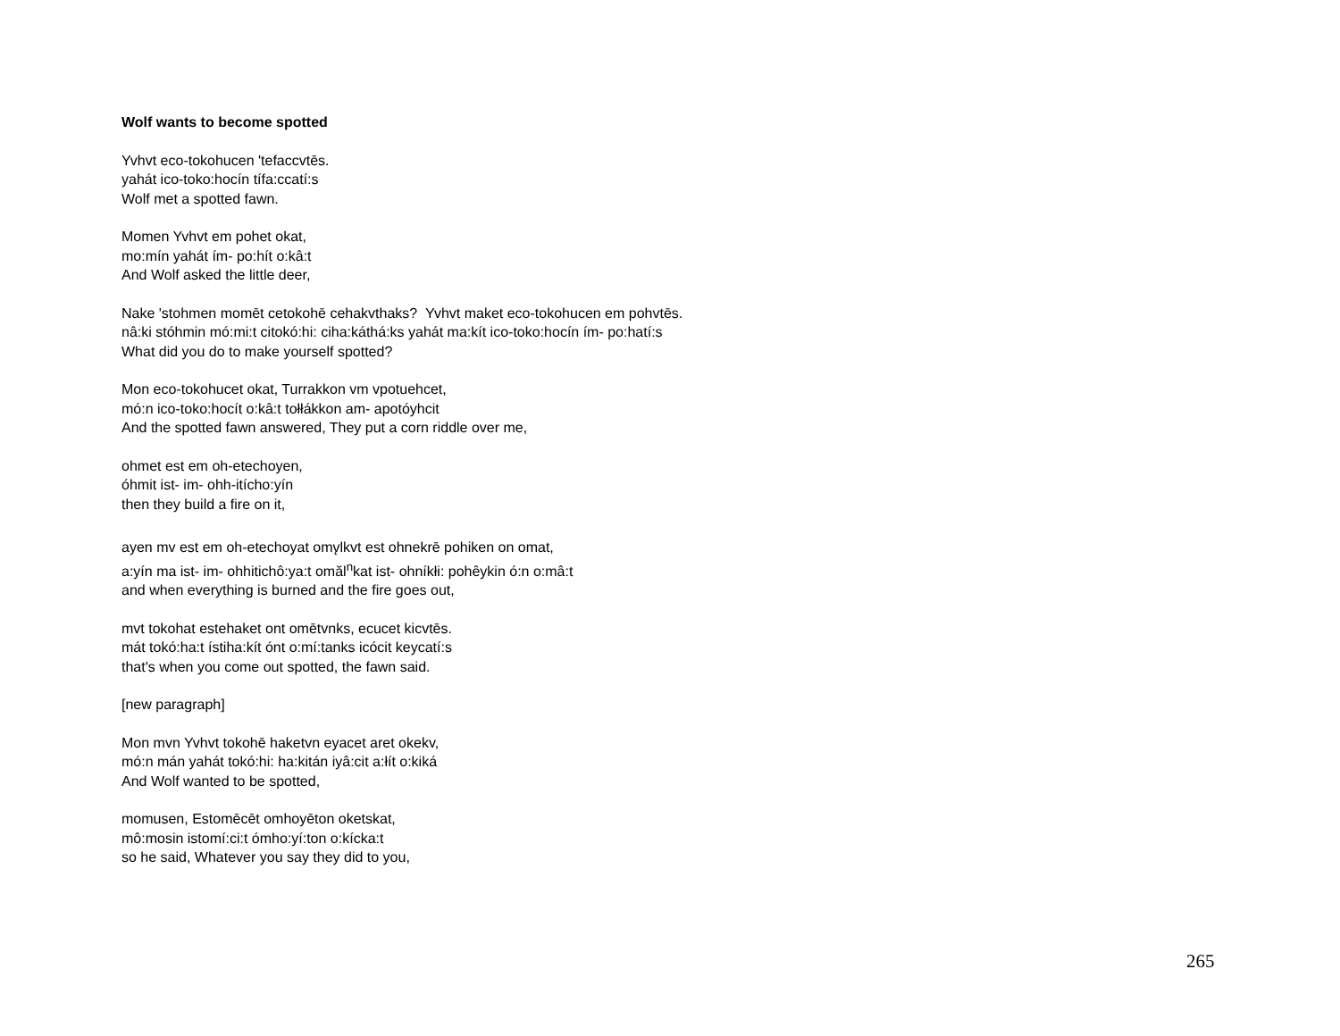Wolf wants to become spotted
Yvhvt eco-tokohucen 'tefaccvtēs.
yahát ico-toko:hocín tífa:ccatí:s
Wolf met a spotted fawn.
Momen Yvhvt em pohet okat,
mo:mín yahát ím- po:hít o:kâ:t
And Wolf asked the little deer,
Nake 'stohmen momēt cetokohē cehakvthaks? Yvhvt maket eco-tokohucen em pohvtēs.
nâ:ki stóhmin mó:mi:t citokó:hi: ciha:káthá:ks yahát ma:kít ico-toko:hocín ím- po:hatí:s
What did you do to make yourself spotted?
Mon eco-tokohucet okat, Turrakkon vm vpotuehcet,
mó:n ico-toko:hocít o:kâ:t tołłákkon am- apotóyhcit
And the spotted fawn answered, They put a corn riddle over me,
ohmet est em oh-etechoyen,
óhmit ist- im- ohh-itícho:yín
then they build a fire on it,
ayen mv est em oh-etechoyat omv̨lkvt est ohnekrē pohiken on omat,
a:yín ma ist- im- ohhitichô:ya:t omăl<sup>n</sup>kat ist- ohníkłi: pohêykin ó:n o:mâ:t
and when everything is burned and the fire goes out,
mvt tokohat estehaket ont omētvnks, ecucet kicvtēs.
mát tokó:ha:t ístiha:kít ónt o:mí:tanks icócit keycatí:s
that's when you come out spotted, the fawn said.
[new paragraph]
Mon mvn Yvhvt tokohē haketvn eyacet aret okekv,
mó:n mán yahát tokó:hi: ha:kitán iyâ:cit a:łít o:kiká
And Wolf wanted to be spotted,
momusen, Estomēcēt omhoyēton oketskat,
mô:mosin istomí:ci:t ómho:yí:ton o:kícka:t
so he said, Whatever you say they did to you,
265